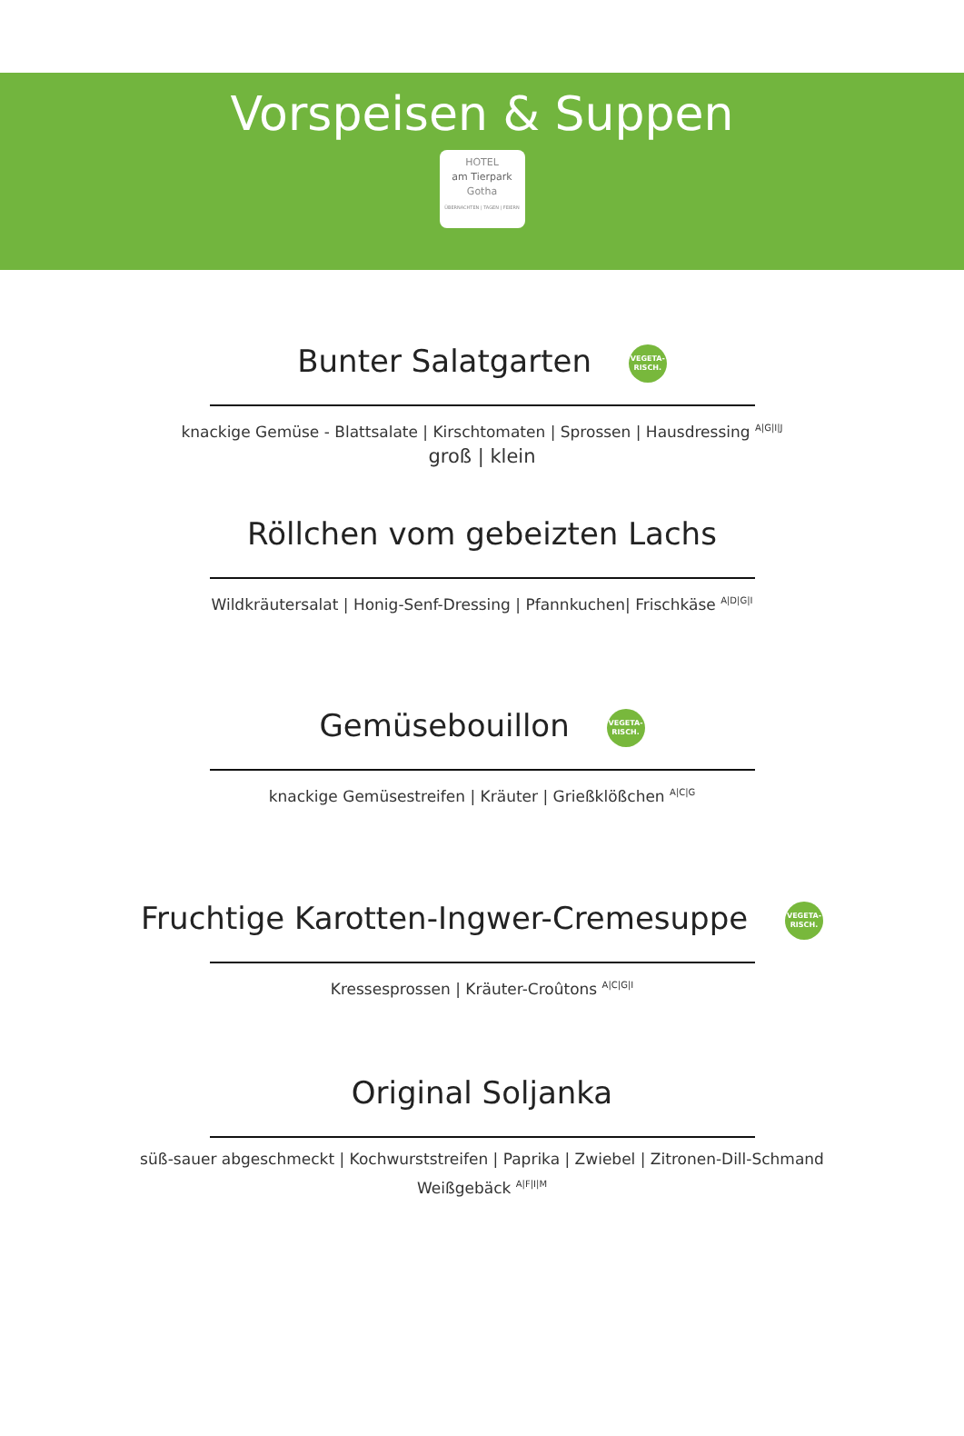Vorspeisen & Suppen
HOTEL
am Tierpark
Gotha
ÜBERNACHTEN | TAGEN | FEIERN
Bunter Salatgarten VEGETA-
RISCH.
knackige Gemüse - Blattsalate | Kirschtomaten | Sprossen | Hausdressing <sup>A|G|I|J</sup>
groß | klein
Röllchen vom gebeizten Lachs
Wildkräutersalat | Honig-Senf-Dressing | Pfannkuchen| Frischkäse <sup>A|D|G|I</sup>
Gemüsebouillon VEGETA-
RISCH.
knackige Gemüsestreifen | Kräuter | Grießklößchen <sup>A|C|G</sup>
Fruchtige Karotten-Ingwer-Cremesuppe VEGETA-
RISCH.
Kressesprossen | Kräuter-Croûtons <sup>A|C|G|I</sup>
Original Soljanka
süß-sauer abgeschmeckt | Kochwurststreifen | Paprika | Zwiebel | Zitronen-Dill-Schmand
Weißgebäck <sup>A|F|I|M</sup>